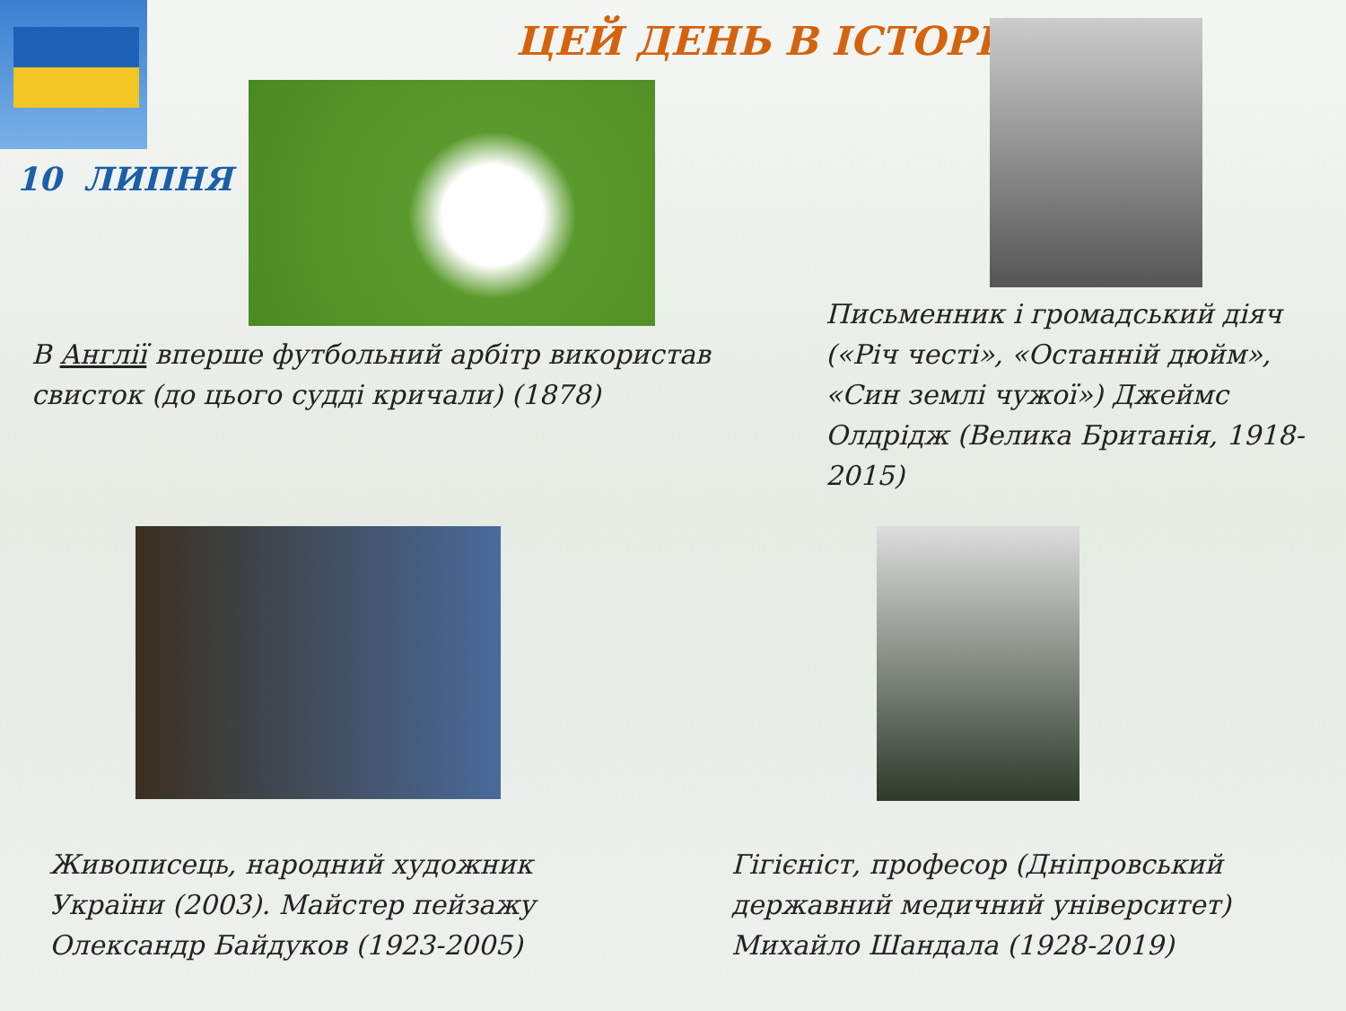ЦЕЙ ДЕНЬ В ІСТОРІЇ
10 ЛИПНЯ
В Англії вперше футбольний арбітр використав свисток (до цього судді кричали) (1878)
Письменник і громадський діяч («Річ честі», «Останній дюйм», «Син землі чужої») Джеймс Олдрідж (Велика Британія, 1918-2015)
Живописець, народний художник України (2003). Майстер пейзажу Олександр Байдуков (1923-2005)
Гігієніст, професор (Дніпровський державний медичний університет) Михайло Шандала (1928-2019)